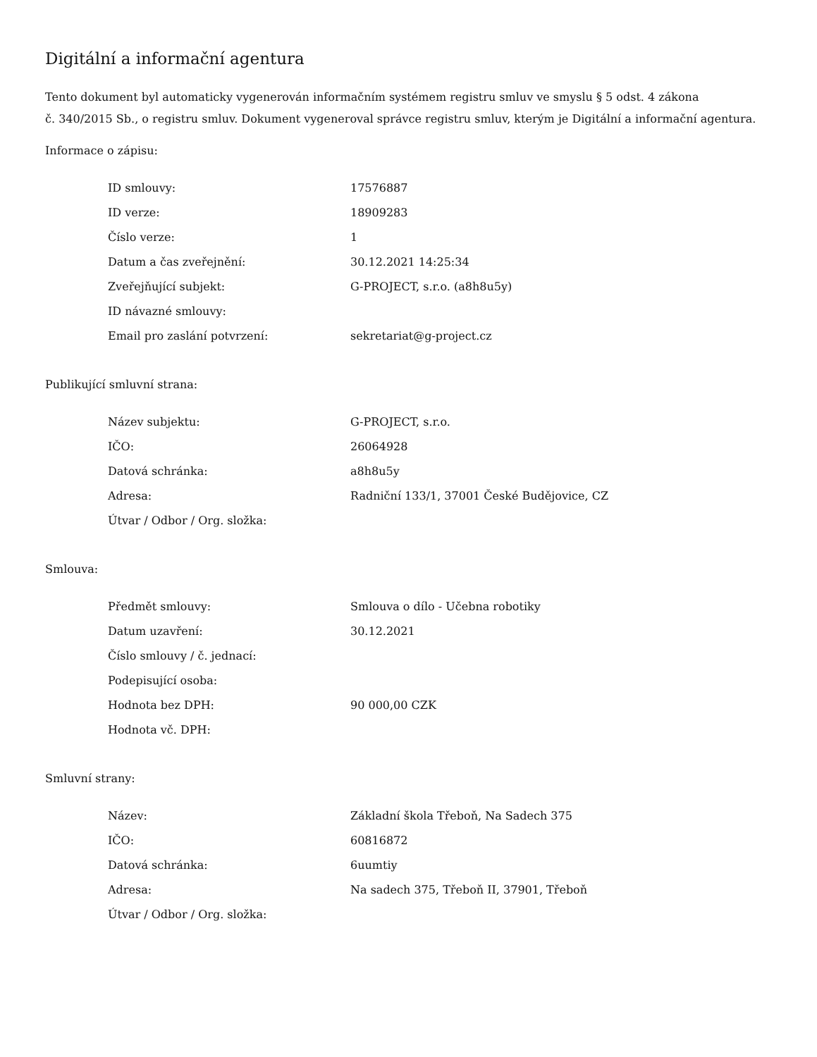Digitální a informační agentura
Tento dokument byl automaticky vygenerován informačním systémem registru smluv ve smyslu § 5 odst. 4 zákona
č. 340/2015 Sb., o registru smluv. Dokument vygeneroval správce registru smluv, kterým je Digitální a informační agentura.
Informace o zápisu:
| ID smlouvy: | 17576887 |
| ID verze: | 18909283 |
| Číslo verze: | 1 |
| Datum a čas zveřejnění: | 30.12.2021 14:25:34 |
| Zveřejňující subjekt: | G-PROJECT, s.r.o. (a8h8u5y) |
| ID návazné smlouvy: | |
| Email pro zaslání potvrzení: | sekretariat@g-project.cz |
Publikující smluvní strana:
| Název subjektu: | G-PROJECT, s.r.o. |
| IČO: | 26064928 |
| Datová schránka: | a8h8u5y |
| Adresa: | Radniční 133/1, 37001 České Budějovice, CZ |
| Útvar / Odbor / Org. složka: | |
Smlouva:
| Předmět smlouvy: | Smlouva o dílo - Učebna robotiky |
| Datum uzavření: | 30.12.2021 |
| Číslo smlouvy / č. jednací: | |
| Podepisující osoba: | |
| Hodnota bez DPH: | 90 000,00 CZK |
| Hodnota vč. DPH: | |
Smluvní strany:
| Název: | Základní škola Třeboň, Na Sadech 375 |
| IČO: | 60816872 |
| Datová schránka: | 6uumtiy |
| Adresa: | Na sadech 375, Třeboň II, 37901, Třeboň |
| Útvar / Odbor / Org. složka: | |